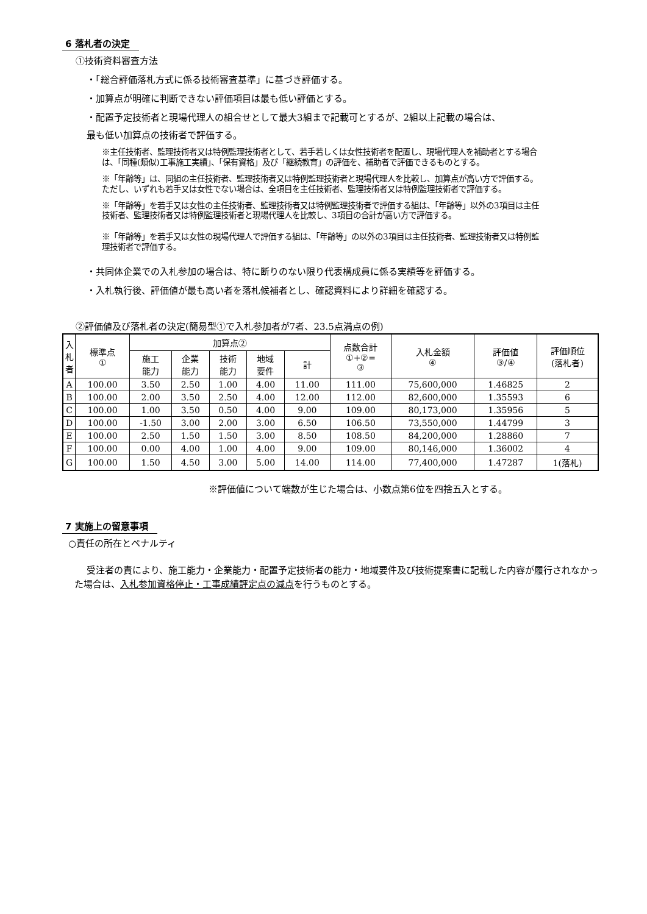6 落札者の決定
①技術資料審査方法
・「総合評価落札方式に係る技術審査基準」に基づき評価する。
・加算点が明確に判断できない評価項目は最も低い評価とする。
・配置予定技術者と現場代理人の組合せとして最大3組まで記載可とするが、2組以上記載の場合は、
最も低い加算点の技術者で評価する。
※主任技術者、監理技術者又は特例監理技術者として、若手若しくは女性技術者を配置し、現場代理人を補助者とする場合は、「同種(類似)工事施工実績」、「保有資格」及び「継続教育」の評価を、補助者で評価できるものとする。
※「年齢等」は、同組の主任技術者、監理技術者又は特例監理技術者と現場代理人を比較し、加算点が高い方で評価する。ただし、いずれも若手又は女性でない場合は、全項目を主任技術者、監理技術者又は特例監理技術者で評価する。
※「年齢等」を若手又は女性の主任技術者、監理技術者又は特例監理技術者で評価する組は、「年齢等」以外の3項目は主任技術者、監理技術者又は特例監理技術者と現場代理人を比較し、3項目の合計が高い方で評価する。
※「年齢等」を若手又は女性の現場代理人で評価する組は、「年齢等」の以外の3項目は主任技術者、監理技術者又は特例監理技術者で評価する。
・共同体企業での入札参加の場合は、特に断りのない限り代表構成員に係る実績等を評価する。
・入札執行後、評価値が最も高い者を落札候補者とし、確認資料により詳細を確認する。
②評価値及び落札者の決定(簡易型①で入札参加者が7者、23.5点満点の例)
| 入札者 | 標準点 ① | 加算点② | | | | | 点数合計 ①+②= ③ | 入札金額 ④ | 評価値 ③/④ | 評価順位 (落札者) |
| --- | --- | --- | --- | --- | --- | --- | --- | --- | --- | --- |
| | | 施工 能力 | 企業 能力 | 技術 能力 | 地域 要件 | 計 | | | | |
| A | 100.00 | 3.50 | 2.50 | 1.00 | 4.00 | 11.00 | 111.00 | 75,600,000 | 1.46825 | 2 |
| B | 100.00 | 2.00 | 3.50 | 2.50 | 4.00 | 12.00 | 112.00 | 82,600,000 | 1.35593 | 6 |
| C | 100.00 | 1.00 | 3.50 | 0.50 | 4.00 | 9.00 | 109.00 | 80,173,000 | 1.35956 | 5 |
| D | 100.00 | -1.50 | 3.00 | 2.00 | 3.00 | 6.50 | 106.50 | 73,550,000 | 1.44799 | 3 |
| E | 100.00 | 2.50 | 1.50 | 1.50 | 3.00 | 8.50 | 108.50 | 84,200,000 | 1.28860 | 7 |
| F | 100.00 | 0.00 | 4.00 | 1.00 | 4.00 | 9.00 | 109.00 | 80,146,000 | 1.36002 | 4 |
| G | 100.00 | 1.50 | 4.50 | 3.00 | 5.00 | 14.00 | 114.00 | 77,400,000 | 1.47287 | 1(落札) |
※評価値について端数が生じた場合は、小数点第6位を四捨五入とする。
7 実施上の留意事項
○責任の所在とペナルティ
受注者の責により、施工能力・企業能力・配置予定技術者の能力・地域要件及び技術提案書に記載した内容が履行されなかった場合は、入札参加資格停止・工事成績評定点の減点を行うものとする。